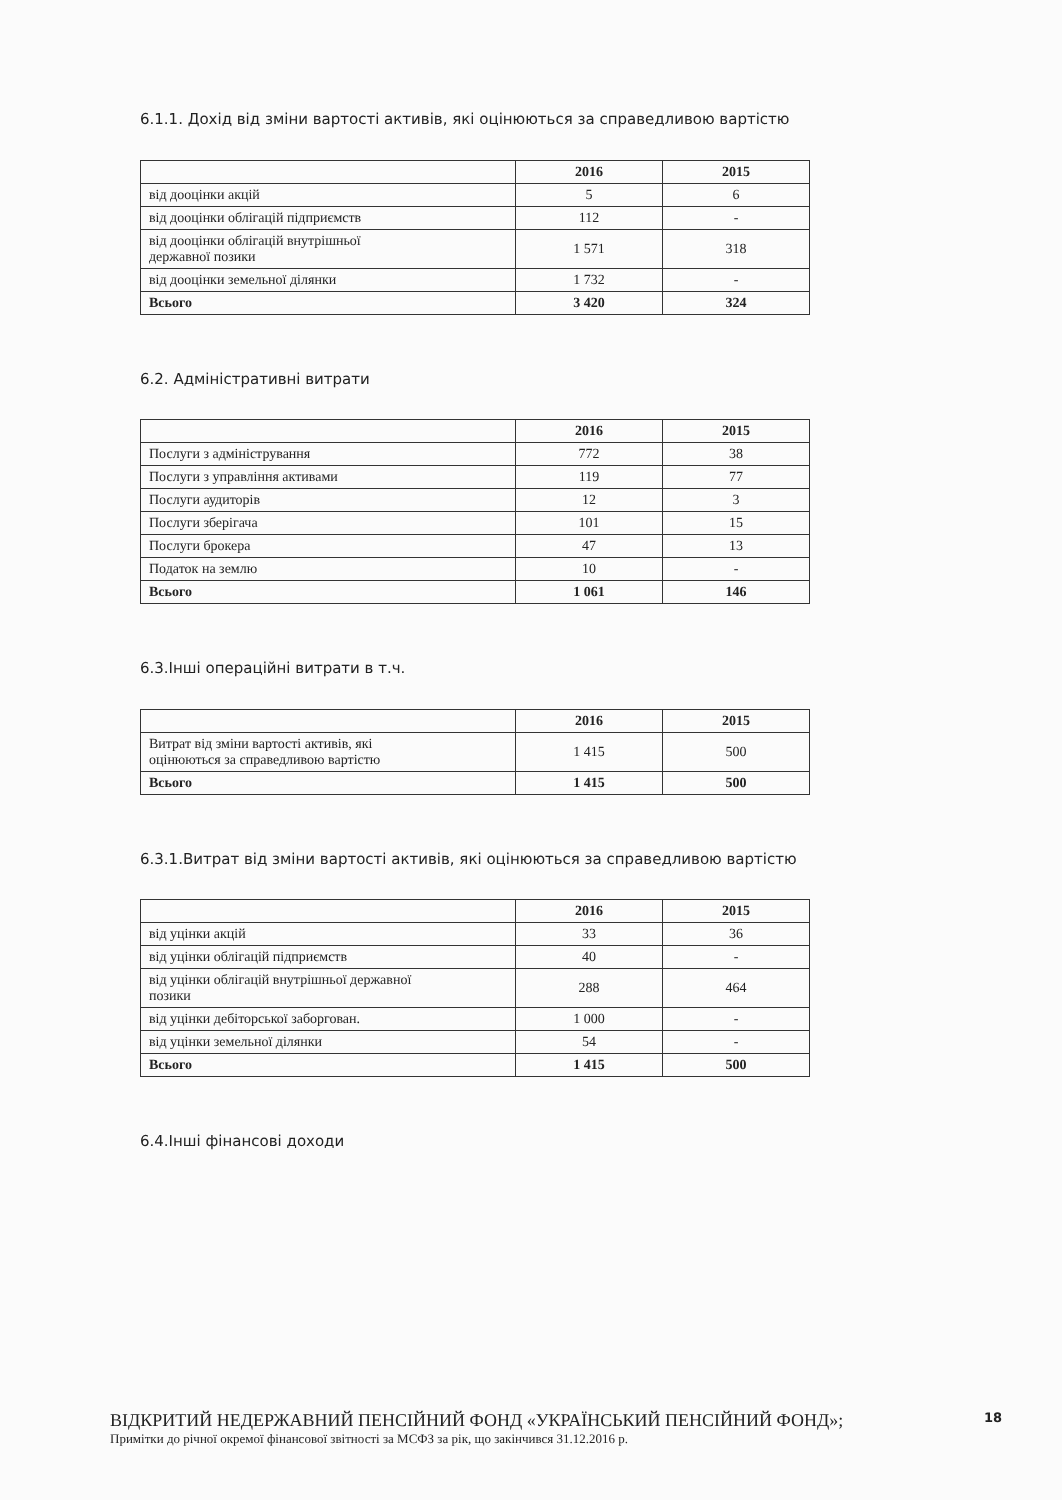6.1.1. Дохід від зміни вартості активів, які оцінюються за справедливою вартістю
| | 2016 | 2015 |
| --- | --- | --- |
| від дооцінки акцій | 5 | 6 |
| від дооцінки облігацій підприємств | 112 | - |
| від дооцінки облігацій внутрішньої державної позики | 1 571 | 318 |
| від дооцінки земельної ділянки | 1 732 | - |
| Всього | 3 420 | 324 |
6.2. Адміністративні витрати
| | 2016 | 2015 |
| --- | --- | --- |
| Послуги з адміністрування | 772 | 38 |
| Послуги з управління активами | 119 | 77 |
| Послуги аудиторів | 12 | 3 |
| Послуги зберігача | 101 | 15 |
| Послуги брокера | 47 | 13 |
| Податок на землю | 10 | - |
| Всього | 1 061 | 146 |
6.3.Інші операційні витрати в т.ч.
| | 2016 | 2015 |
| --- | --- | --- |
| Витрат від зміни вартості активів, які оцінюються за справедливою вартістю | 1 415 | 500 |
| Всього | 1 415 | 500 |
6.3.1.Витрат від зміни вартості активів, які оцінюються за справедливою вартістю
| | 2016 | 2015 |
| --- | --- | --- |
| від уцінки акцій | 33 | 36 |
| від уцінки облігацій підприємств | 40 | - |
| від уцінки облігацій внутрішньої державної позики | 288 | 464 |
| від уцінки дебіторської заборгован. | 1 000 | - |
| від уцінки земельної ділянки | 54 | - |
| Всього | 1 415 | 500 |
6.4.Інші фінансові доходи
ВІДКРИТИЙ НЕДЕРЖАВНИЙ ПЕНСІЙНИЙ ФОНД «УКРАЇНСЬКИЙ ПЕНСІЙНИЙ ФОНД»;
Примітки до річної окремої фінансової звітності за МСФЗ за рік, що закінчився 31.12.2016 р.
18